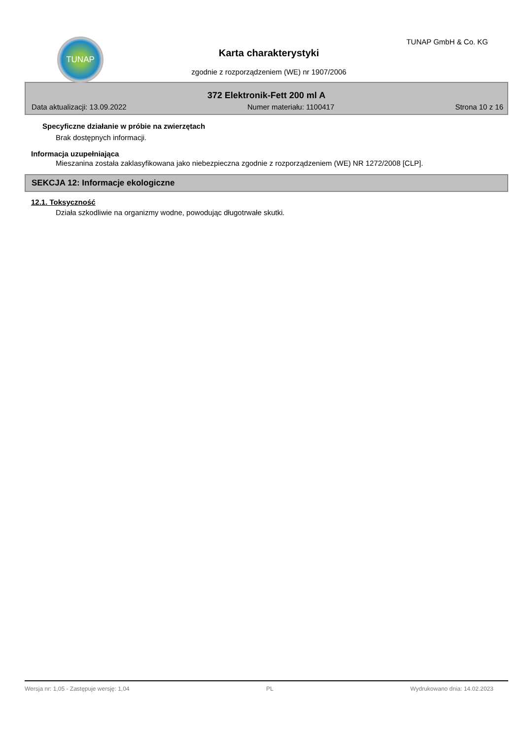TUNAP TUNAP GmbH & Co. KG
Karta charakterystyki
zgodnie z rozporządzeniem (WE) nr 1907/2006
372 Elektronik-Fett 200 ml A
Data aktualizacji: 13.09.2022 Numer materiału: 1100417 Strona 10 z 16
Specyficzne działanie w próbie na zwierzętach
Brak dostępnych informacji.
Informacja uzupełniająca
Mieszanina została zaklasyfikowana jako niebezpieczna zgodnie z rozporządzeniem (WE) NR 1272/2008 [CLP].
SEKCJA 12: Informacje ekologiczne
12.1. Toksyczność
Działa szkodliwie na organizmy wodne, powodując długotrwałe skutki.
Wersja nr: 1,05 - Zastępuje wersję: 1,04 PL Wydrukowano dnia: 14.02.2023